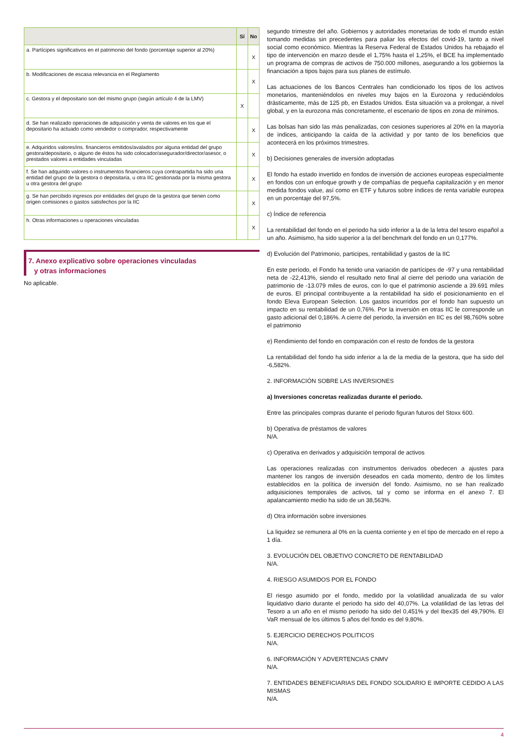| | Sí | No |
| --- | --- | --- |
| a. Partícipes significativos en el patrimonio del fondo (porcentaje superior al 20%) | | X |
| b. Modificaciones de escasa relevancia en el Reglamento | | X |
| c. Gestora y el depositario son del mismo grupo (según artículo 4 de la LMV) | X | |
| d. Se han realizado operaciones de adquisición y venta de valores en los que el depositario ha actuado como vendedor o comprador, respectivamente | | X |
| e. Adquiridos valores/ins. financieros emitidos/avalados por alguna entidad del grupo gestora/depositario, o alguno de éstos ha sido colocador/asegurador/director/asesor, o prestados valores a entidades vinculadas | | X |
| f. Se han adquirido valores o instrumentos financieros cuya contrapartida ha sido una entidad del grupo de la gestora o depositaria, u otra IIC gestionada por la misma gestora u otra gestora del grupo | | X |
| g. Se han percibido ingresos por entidades del grupo de la gestora que tienen como origen comisiones o gastos satisfechos por la IIC | | X |
| h. Otras informaciones u operaciones vinculadas | | X |
7. Anexo explicativo sobre operaciones vinculadas
y otras informaciones
No aplicable.
segundo trimestre del año. Gobiernos y autoridades monetarias de todo el mundo están tomando medidas sin precedentes para paliar los efectos del covid-19, tanto a nivel social como económico. Mientras la Reserva Federal de Estados Unidos ha rebajado el tipo de intervención en marzo desde el 1,75% hasta el 1,25%, el BCE ha implementado un programa de compras de activos de 750.000 millones, asegurando a los gobiernos la financiación a tipos bajos para sus planes de estímulo.
Las actuaciones de los Bancos Centrales han condicionado los tipos de los activos monetarios, manteniéndolos en niveles muy bajos en la Eurozona y reduciéndolos drásticamente, más de 125 pb, en Estados Unidos. Esta situación va a prolongar, a nivel global, y en la eurozona más concretamente, el escenario de tipos en zona de mínimos.
Las bolsas han sido las más penalizadas, con cesiones superiores al 20% en la mayoría de índices, anticipando la caída de la actividad y por tanto de los beneficios que acontecerá en los próximos trimestres.
b) Decisiones generales de inversión adoptadas
El fondo ha estado invertido en fondos de inversión de acciones europeas especialmente en fondos con un enfoque growth y de compañías de pequeña capitalización y en menor medida fondos value, así como en ETF y futuros sobre índices de renta variable europea en un porcentaje del 97,5%.
c) Índice de referencia
La rentabilidad del fondo en el periodo ha sido inferior a la de la letra del tesoro español a un año. Asimismo, ha sido superior a la del benchmark del fondo en un 0,177%.
d) Evolución del Patrimonio, participes, rentabilidad y gastos de la IIC
En este período, el Fondo ha tenido una variación de partícipes de -97 y una rentabilidad neta de -22,413%, siendo el resultado neto final al cierre del periodo una variación de patrimonio de -13.079 miles de euros, con lo que el patrimonio asciende a 39.691 miles de euros. El principal contribuyente a la rentabilidad ha sido el posicionamiento en el fondo Eleva European Selection. Los gastos incurridos por el fondo han supuesto un impacto en su rentabilidad de un 0,76%. Por la inversión en otras IIC le corresponde un gasto adicional del 0,186%. A cierre del periodo, la inversión en IIC es del 98,760% sobre el patrimonio
e) Rendimiento del fondo en comparación con el resto de fondos de la gestora
La rentabilidad del fondo ha sido inferior a la de la media de la gestora, que ha sido del -6,582%.
2. INFORMACIÓN SOBRE LAS INVERSIONES
a) Inversiones concretas realizadas durante el periodo.
Entre las principales compras durante el periodo figuran futuros del Stoxx 600.
b) Operativa de préstamos de valores
N/A.
c) Operativa en derivados y adquisición temporal de activos
Las operaciones realizadas con instrumentos derivados obedecen a ajustes para mantener los rangos de inversión deseados en cada momento, dentro de los límites establecidos en la política de inversión del fondo. Asimismo, no se han realizado adquisiciones temporales de activos, tal y como se informa en el anexo 7. El apalancamiento medio ha sido de un 38,563%.
d) Otra información sobre inversiones
La liquidez se remunera al 0% en la cuenta corriente y en el tipo de mercado en el repo a 1 día.
3. EVOLUCIÓN DEL OBJETIVO CONCRETO DE RENTABILIDAD
N/A.
4. RIESGO ASUMIDOS POR EL FONDO
El riesgo asumido por el fondo, medido por la volatilidad anualizada de su valor liquidativo diario durante el periodo ha sido del 40,07%. La volatilidad de las letras del Tesoro a un año en el mismo periodo ha sido del 0,451% y del Ibex35 del 49,790%. El VaR mensual de los últimos 5 años del fondo es del 9,80%.
5. EJERCICIO DERECHOS POLITICOS
N/A.
6. INFORMACIÓN Y ADVERTENCIAS CNMV
N/A.
7. ENTIDADES BENEFICIARIAS DEL FONDO SOLIDARIO E IMPORTE CEDIDO A LAS MISMAS
N/A.
4